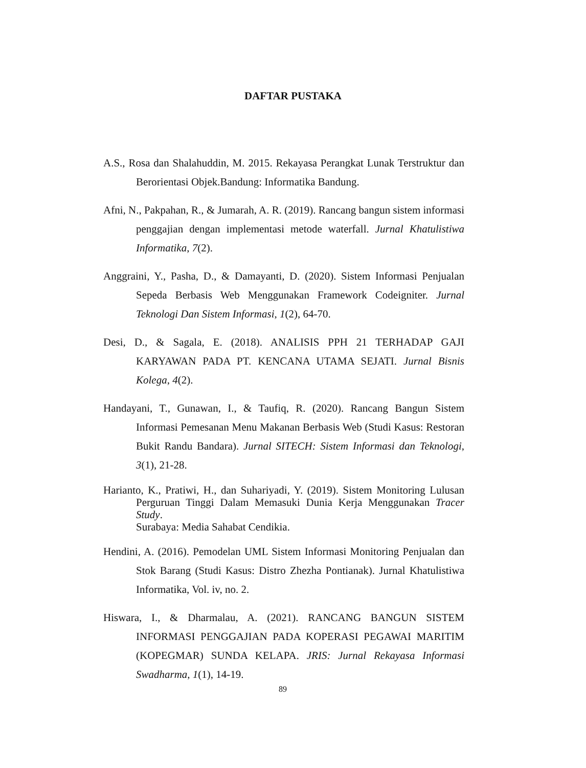DAFTAR PUSTAKA
A.S., Rosa dan Shalahuddin, M. 2015. Rekayasa Perangkat Lunak Terstruktur dan Berorientasi Objek.Bandung: Informatika Bandung.
Afni, N., Pakpahan, R., & Jumarah, A. R. (2019). Rancang bangun sistem informasi penggajian dengan implementasi metode waterfall. Jurnal Khatulistiwa Informatika, 7(2).
Anggraini, Y., Pasha, D., & Damayanti, D. (2020). Sistem Informasi Penjualan Sepeda Berbasis Web Menggunakan Framework Codeigniter. Jurnal Teknologi Dan Sistem Informasi, 1(2), 64-70.
Desi, D., & Sagala, E. (2018). ANALISIS PPH 21 TERHADAP GAJI KARYAWAN PADA PT. KENCANA UTAMA SEJATI. Jurnal Bisnis Kolega, 4(2).
Handayani, T., Gunawan, I., & Taufiq, R. (2020). Rancang Bangun Sistem Informasi Pemesanan Menu Makanan Berbasis Web (Studi Kasus: Restoran Bukit Randu Bandara). Jurnal SITECH: Sistem Informasi dan Teknologi, 3(1), 21-28.
Harianto, K., Pratiwi, H., dan Suhariyadi, Y. (2019). Sistem Monitoring Lulusan Perguruan Tinggi Dalam Memasuki Dunia Kerja Menggunakan Tracer Study.
Surabaya: Media Sahabat Cendikia.
Hendini, A. (2016). Pemodelan UML Sistem Informasi Monitoring Penjualan dan Stok Barang (Studi Kasus: Distro Zhezha Pontianak). Jurnal Khatulistiwa Informatika, Vol. iv, no. 2.
Hiswara, I., & Dharmalau, A. (2021). RANCANG BANGUN SISTEM INFORMASI PENGGAJIAN PADA KOPERASI PEGAWAI MARITIM (KOPEGMAR) SUNDA KELAPA. JRIS: Jurnal Rekayasa Informasi Swadharma, 1(1), 14-19.
89